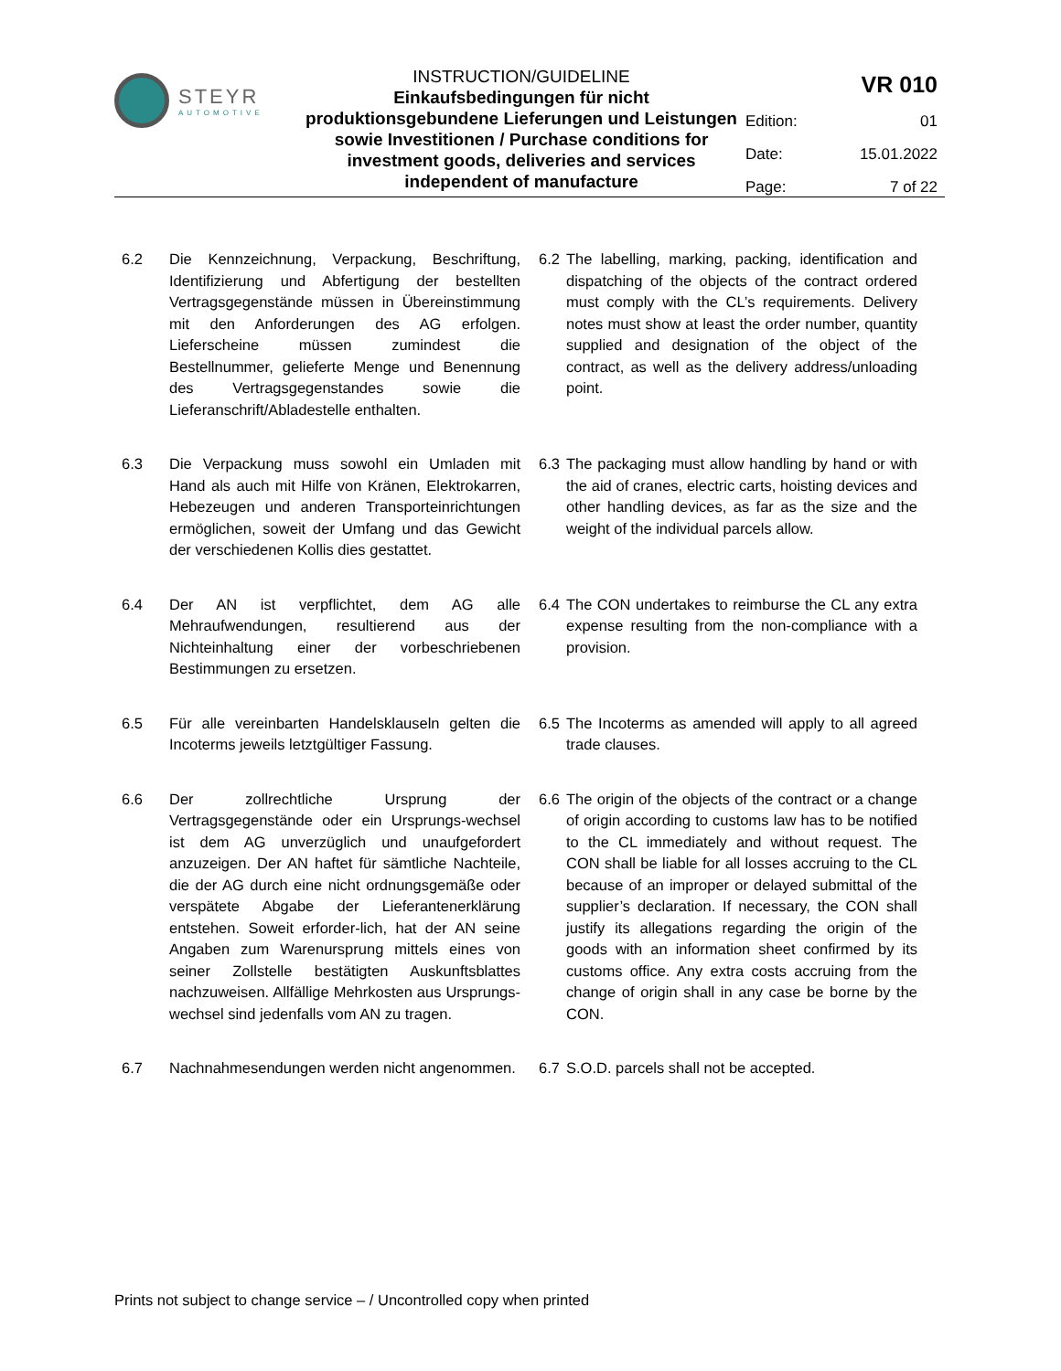STEYR
AUTOMOTIVE
INSTRUCTION/GUIDELINE
Einkaufsbedingungen für nicht produktionsgebundene Lieferungen und Leistungen sowie Investitionen / Purchase conditions for investment goods, deliveries and services independent of manufacture
| | VR 010 |
| Edition: | 01 |
| Date: | 15.01.2022 |
| Page: | 7 of 22 |
6.2 Die Kennzeichnung, Verpackung, Beschriftung, Identifizierung und Abfertigung der bestellten Vertragsgegenstände müssen in Übereinstimmung mit den Anforderungen des AG erfolgen. Lieferscheine müssen zumindest die Bestellnummer, gelieferte Menge und Benennung des Vertragsgegenstandes sowie die Lieferanschrift/Abladestelle enthalten.
6.2 The labelling, marking, packing, identification and dispatching of the objects of the contract ordered must comply with the CL’s requirements. Delivery notes must show at least the order number, quantity supplied and designation of the object of the contract, as well as the delivery address/unloading point.
6.3 Die Verpackung muss sowohl ein Umladen mit Hand als auch mit Hilfe von Kränen, Elektrokarren, Hebezeugen und anderen Transporteinrichtungen ermöglichen, soweit der Umfang und das Gewicht der verschiedenen Kollis dies gestattet.
6.3 The packaging must allow handling by hand or with the aid of cranes, electric carts, hoisting devices and other handling devices, as far as the size and the weight of the individual parcels allow.
6.4 Der AN ist verpflichtet, dem AG alle Mehraufwendungen, resultierend aus der Nichteinhaltung einer der vorbeschriebenen Bestimmungen zu ersetzen.
6.4 The CON undertakes to reimburse the CL any extra expense resulting from the non-compliance with a provision.
6.5 Für alle vereinbarten Handelsklauseln gelten die Incoterms jeweils letztgültiger Fassung.
6.5 The Incoterms as amended will apply to all agreed trade clauses.
6.6 Der zollrechtliche Ursprung der Vertragsgegenstände oder ein Ursprungs-wechsel ist dem AG unverzüglich und unaufgefordert anzuzeigen. Der AN haftet für sämtliche Nachteile, die der AG durch eine nicht ordnungsgemäße oder verspätete Abgabe der Lieferantenerklärung entstehen. Soweit erforder-lich, hat der AN seine Angaben zum Warenursprung mittels eines von seiner Zollstelle bestätigten Auskunftsblattes nachzuweisen. Allfällige Mehrkosten aus Ursprungs-wechsel sind jedenfalls vom AN zu tragen.
6.6 The origin of the objects of the contract or a change of origin according to customs law has to be notified to the CL immediately and without request. The CON shall be liable for all losses accruing to the CL because of an improper or delayed submittal of the supplier’s declaration. If necessary, the CON shall justify its allegations regarding the origin of the goods with an information sheet confirmed by its customs office. Any extra costs accruing from the change of origin shall in any case be borne by the CON.
6.7 Nachnahmesendungen werden nicht angenommen.
6.7 S.O.D. parcels shall not be accepted.
Prints not subject to change service – / Uncontrolled copy when printed